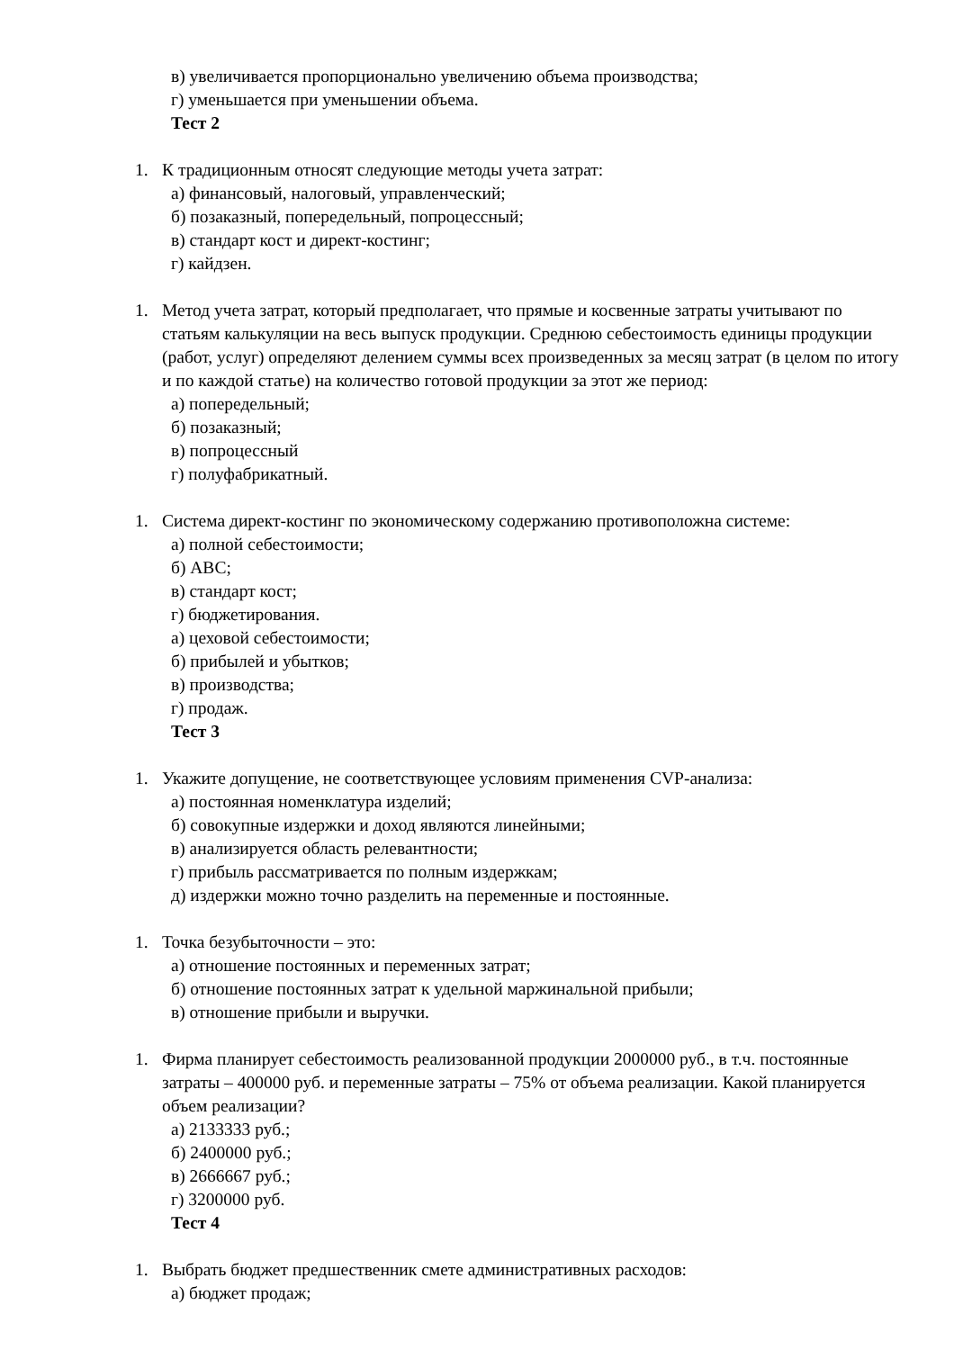в) увеличивается пропорционально увеличению объема производства;
г) уменьшается при уменьшении объема.
Тест 2
1. К традиционным относят следующие методы учета затрат:
а) финансовый, налоговый, управленческий;
б) позаказный, попередельный, попроцессный;
в) стандарт кост и директ-костинг;
г) кайдзен.
1. Метод учета затрат, который предполагает, что прямые и косвенные затраты учитывают по статьям калькуляции на весь выпуск продукции. Среднюю себестоимость единицы продукции (работ, услуг) определяют делением суммы всех произведенных за месяц затрат (в целом по итогу и по каждой статье) на количество готовой продукции за этот же период:
а) попередельный;
б) позаказный;
в) попроцессный
г) полуфабрикатный.
1. Система директ-костинг по экономическому содержанию противоположна системе:
а) полной себестоимости;
б) АВС;
в) стандарт кост;
г) бюджетирования.
а) цеховой себестоимости;
б) прибылей и убытков;
в) производства;
г) продаж.
Тест 3
1. Укажите допущение, не соответствующее условиям применения CVP-анализа:
а) постоянная номенклатура изделий;
б) совокупные издержки и доход являются линейными;
в) анализируется область релевантности;
г) прибыль рассматривается по полным издержкам;
д) издержки можно точно разделить на переменные и постоянные.
1. Точка безубыточности – это:
а) отношение постоянных и переменных затрат;
б) отношение постоянных затрат к удельной маржинальной прибыли;
в) отношение прибыли и выручки.
1. Фирма планирует себестоимость реализованной продукции 2000000 руб., в т.ч. постоянные затраты – 400000 руб. и переменные затраты – 75% от объема реализации. Какой планируется объем реализации?
а) 2133333 руб.;
б) 2400000 руб.;
в) 2666667 руб.;
г) 3200000 руб.
Тест 4
1. Выбрать бюджет предшественник смете административных расходов:
а) бюджет продаж;